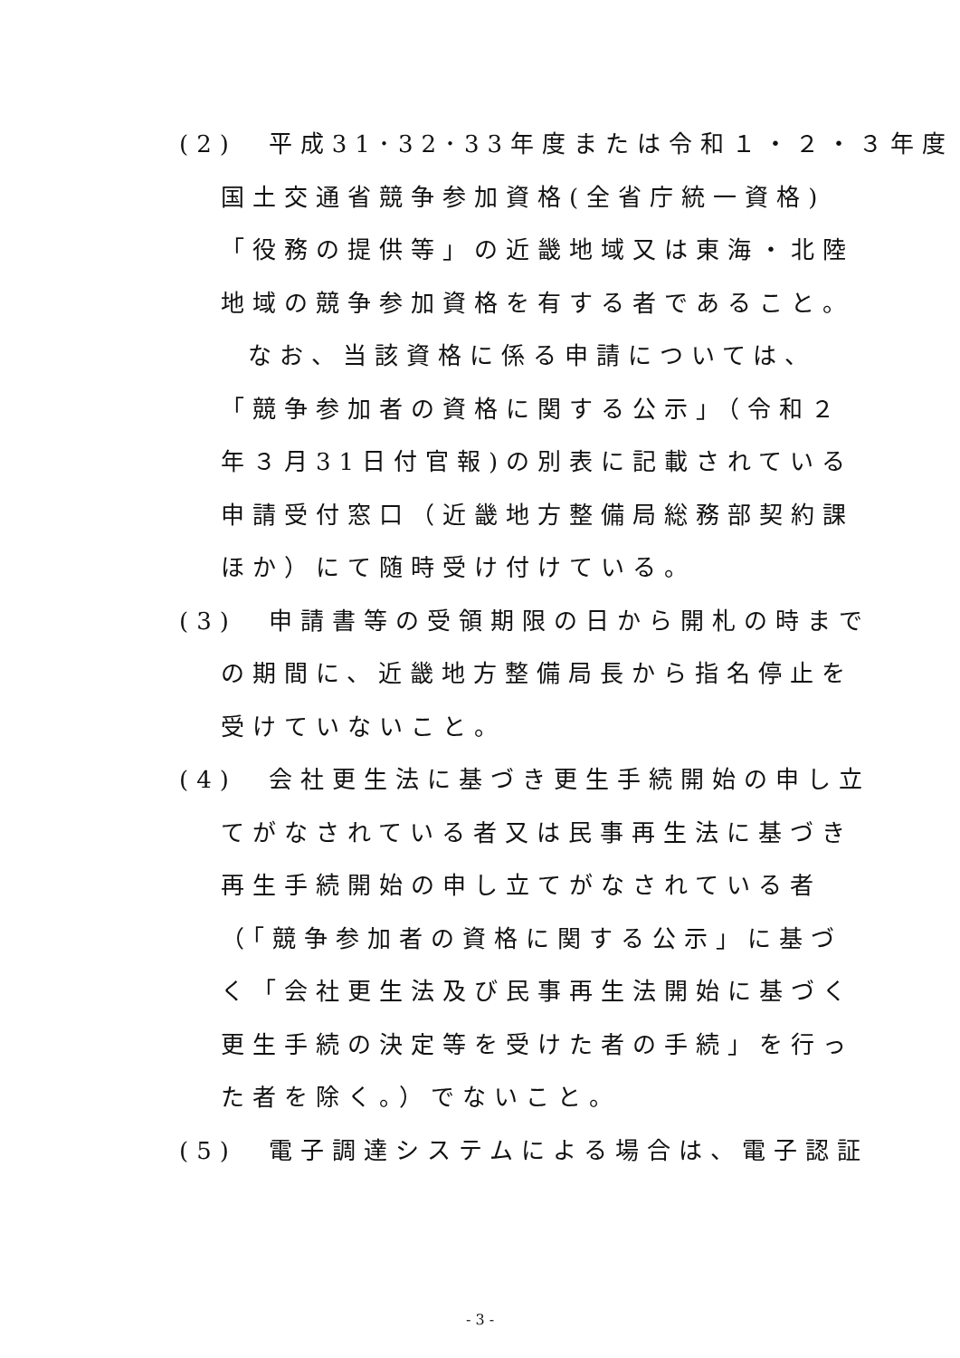(2)　平成31･32･33年度または令和１・２・３年度
国土交通省競争参加資格(全省庁統一資格)
「役務の提供等」の近畿地域又は東海・北陸
地域の競争参加資格を有する者であること。
なお、当該資格に係る申請については、
「競争参加者の資格に関する公示」（令和２
年３月31日付官報)の別表に記載されている
申請受付窓口（近畿地方整備局総務部契約課
ほか）にて随時受け付けている。
(3)　申請書等の受領期限の日から開札の時まで
の期間に、近畿地方整備局長から指名停止を
受けていないこと。
(4)　会社更生法に基づき更生手続開始の申し立
てがなされている者又は民事再生法に基づき
再生手続開始の申し立てがなされている者
（「競争参加者の資格に関する公示」に基づ
く「会社更生法及び民事再生法開始に基づく
更生手続の決定等を受けた者の手続」を行っ
た者を除く。）でないこと。
(5)　電子調達システムによる場合は、電子認証
- 3 -